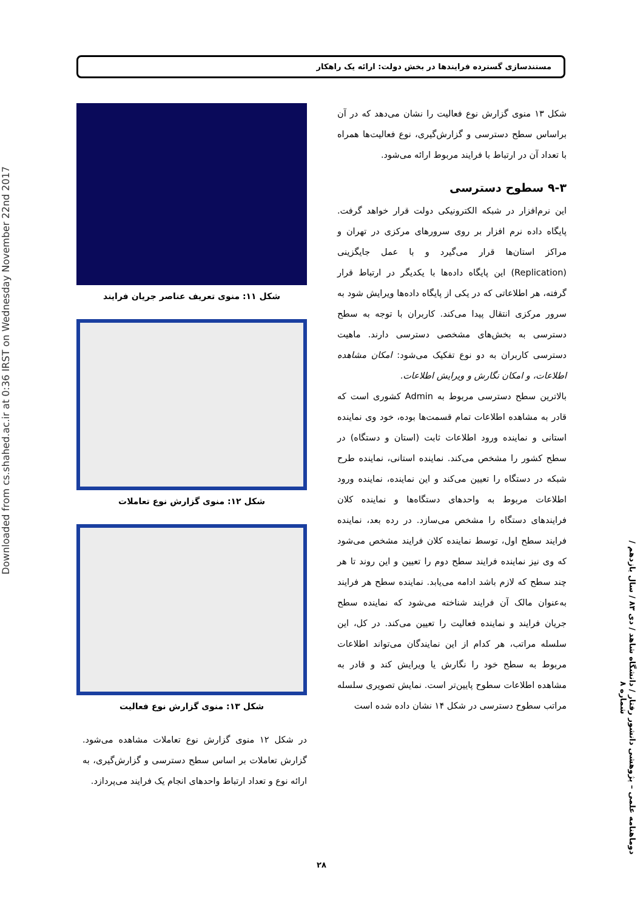Downloaded from cs.shahed.ac.ir at 0:36 IRST on Wednesday November 22nd 2017
مستندسازی گسترده فرایندها در بخش دولت: ارائه یک راهکار
شکل ۱۱: منوی تعریف عناصر جریان فرایند
شکل ۱۲: منوی گزارش نوع تعاملات
شکل ۱۳: منوی گزارش نوع فعالیت
در شکل ۱۲ منوی گزارش نوع تعاملات مشاهده می‌شود. گزارش تعاملات بر اساس سطح دسترسی و گزارش‌گیری، به ارائه نوع و تعداد ارتباط واحدهای انجام یک فرایند می‌پردازد.
شکل ۱۳ منوی گزارش نوع فعالیت را نشان می‌دهد که در آن براساس سطح دسترسی و گزارش‌گیری، نوع فعالیت‌ها همراه با تعداد آن در ارتباط با فرایند مربوط ارائه می‌شود.
۹-۳ سطوح دسترسی
این نرم‌افزار در شبکه الکترونیکی دولت قرار خواهد گرفت. پایگاه داده نرم افزار بر روی سرورهای مرکزی در تهران و مراکز استان‌ها قرار می‌گیرد و با عمل جایگزینی (Replication) این پایگاه داده‌ها با یکدیگر در ارتباط قرار گرفته، هر اطلاعاتی که در یکی از پایگاه داده‌ها ویرایش شود به سرور مرکزی انتقال پیدا می‌کند. کاربران با توجه به سطح دسترسی به بخش‌های مشخصی دسترسی دارند. ماهیت دسترسی کاربران به دو نوع تفکیک می‌شود: امکان مشاهده اطلاعات، و امکان نگارش و ویرایش اطلاعات.
بالاترین سطح دسترسی مربوط به Admin کشوری است که قادر به مشاهده اطلاعات تمام قسمت‌ها بوده، خود وی نماینده استانی و نماینده ورود اطلاعات ثابت (استان و دستگاه) در سطح کشور را مشخص می‌کند. نماینده استانی، نماینده طرح شبکه در دستگاه را تعیین می‌کند و این نماینده، نماینده ورود اطلاعات مربوط به واحدهای دستگاه‌ها و نماینده کلان فرایندهای دستگاه را مشخص می‌سازد. در رده بعد، نماینده فرایند سطح اول، توسط نماینده کلان فرایند مشخص می‌شود که وی نیز نماینده فرایند سطح دوم را تعیین و این روند تا هر چند سطح که لازم باشد ادامه می‌یابد. نماینده سطح هر فرایند به‌عنوان مالک آن فرایند شناخته می‌شود که نماینده سطح جریان فرایند و نماینده فعالیت را تعیین می‌کند. در کل، این سلسله مراتب، هر کدام از این نمایندگان می‌تواند اطلاعات مربوط به سطح خود را نگارش یا ویرایش کند و قادر به مشاهده اطلاعات سطوح پایین‌تر است. نمایش تصویری سلسله مراتب سطوح دسترسی در شکل ۱۴ نشان داده شده است
دوماهنامه علمی – پژوهشی دانشور رفتار / دانشگاه شاهد / دی ۸۳ / سال یازدهم / شماره ۸
۲۸